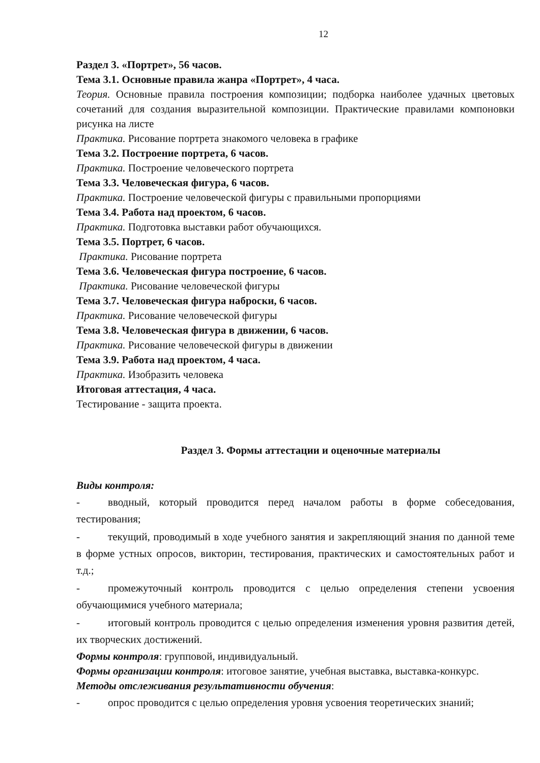12
Раздел 3. «Портрет», 56 часов.
Тема 3.1. Основные правила жанра «Портрет», 4 часа.
Теория. Основные правила построения композиции; подборка наиболее удачных цветовых сочетаний для создания выразительной композиции. Практические правилами компоновки рисунка на листе
Практика. Рисование портрета знакомого человека в графике
Тема 3.2. Построение портрета, 6 часов.
Практика. Построение человеческого портрета
Тема 3.3. Человеческая фигура, 6 часов.
Практика. Построение человеческой фигуры с правильными пропорциями
Тема 3.4. Работа над проектом, 6 часов.
Практика. Подготовка выставки работ обучающихся.
Тема 3.5. Портрет, 6 часов.
Практика. Рисование портрета
Тема 3.6. Человеческая фигура построение, 6 часов.
Практика. Рисование человеческой фигуры
Тема 3.7. Человеческая фигура наброски, 6 часов.
Практика. Рисование человеческой фигуры
Тема 3.8. Человеческая фигура в движении, 6 часов.
Практика. Рисование человеческой фигуры в движении
Тема 3.9. Работа над проектом, 4 часа.
Практика. Изобразить человека
Итоговая аттестация, 4 часа.
Тестирование - защита проекта.
Раздел 3. Формы аттестации и оценочные материалы
Виды контроля:
- вводный, который проводится перед началом работы в форме собеседования, тестирования;
- текущий, проводимый в ходе учебного занятия и закрепляющий знания по данной теме в форме устных опросов, викторин, тестирования, практических и самостоятельных работ и т.д.;
- промежуточный контроль проводится с целью определения степени усвоения обучающимися учебного материала;
- итоговый контроль проводится с целью определения изменения уровня развития детей, их творческих достижений.
Формы контроля: групповой, индивидуальный.
Формы организации контроля: итоговое занятие, учебная выставка, выставка-конкурс.
Методы отслеживания результативности обучения:
- опрос проводится с целью определения уровня усвоения теоретических знаний;